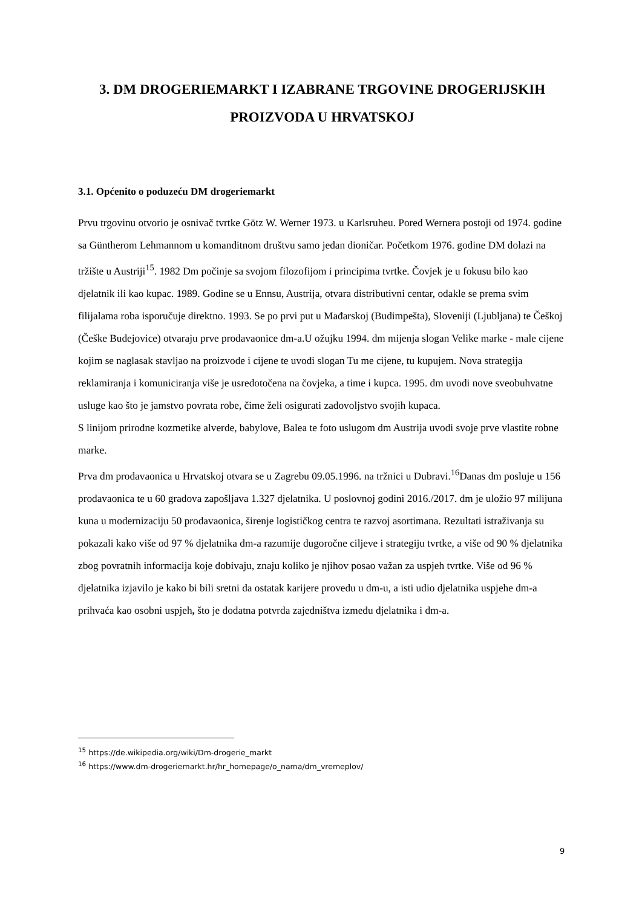3. DM DROGERIEMARKT I IZABRANE TRGOVINE DROGERIJSKIH PROIZVODA U HRVATSKOJ
3.1. Općenito o poduzeću DM drogeriemarkt
Prvu trgovinu otvorio je osnivač tvrtke Götz W. Werner 1973. u Karlsruheu. Pored Wernera postoji od 1974. godine sa Güntherom Lehmannom u komanditnom društvu samo jedan dioničar. Početkom 1976. godine DM dolazi na tržište u Austriji<sup>15</sup>. 1982 Dm počinje sa svojom filozofijom i principima tvrtke. Čovjek je u fokusu bilo kao djelatnik ili kao kupac. 1989. Godine se u Ennsu, Austrija, otvara distributivni centar, odakle se prema svim filijalama roba isporučuje direktno. 1993. Se po prvi put u Mađarskoj (Budimpešta), Sloveniji (Ljubljana) te Češkoj (Češke Budejovice) otvaraju prve prodavaonice dm-a.U ožujku 1994. dm mijenja slogan Velike marke - male cijene kojim se naglasak stavljao na proizvode i cijene te uvodi slogan Tu me cijene, tu kupujem. Nova strategija reklamiranja i komuniciranja više je usredotočena na čovjeka, a time i kupca. 1995. dm uvodi nove sveobuhvatne usluge kao što je jamstvo povrata robe, čime želi osigurati zadovoljstvo svojih kupaca.
S linijom prirodne kozmetike alverde, babylove, Balea te foto uslugom dm Austrija uvodi svoje prve vlastite robne marke.
Prva dm prodavaonica u Hrvatskoj otvara se u Zagrebu 09.05.1996. na tržnici u Dubravi.<sup>16</sup>Danas dm posluje u 156 prodavaonica te u 60 gradova zapošljava 1.327 djelatnika. U poslovnoj godini 2016./2017. dm je uložio 97 milijuna kuna u modernizaciju 50 prodavaonica, širenje logističkog centra te razvoj asortimana. Rezultati istraživanja su pokazali kako više od 97 % djelatnika dm-a razumije dugoročne ciljeve i strategiju tvrtke, a više od 90 % djelatnika zbog povratnih informacija koje dobivaju, znaju koliko je njihov posao važan za uspjeh tvrtke. Više od 96 % djelatnika izjavilo je kako bi bili sretni da ostatak karijere provedu u dm-u, a isti udio djelatnika uspjehe dm-a prihvaća kao osobni uspjeh, što je dodatna potvrda zajedništva između djelatnika i dm-a.
<sup>15</sup> https://de.wikipedia.org/wiki/Dm-drogerie_markt
<sup>16</sup> https://www.dm-drogeriemarkt.hr/hr_homepage/o_nama/dm_vremeplov/
9